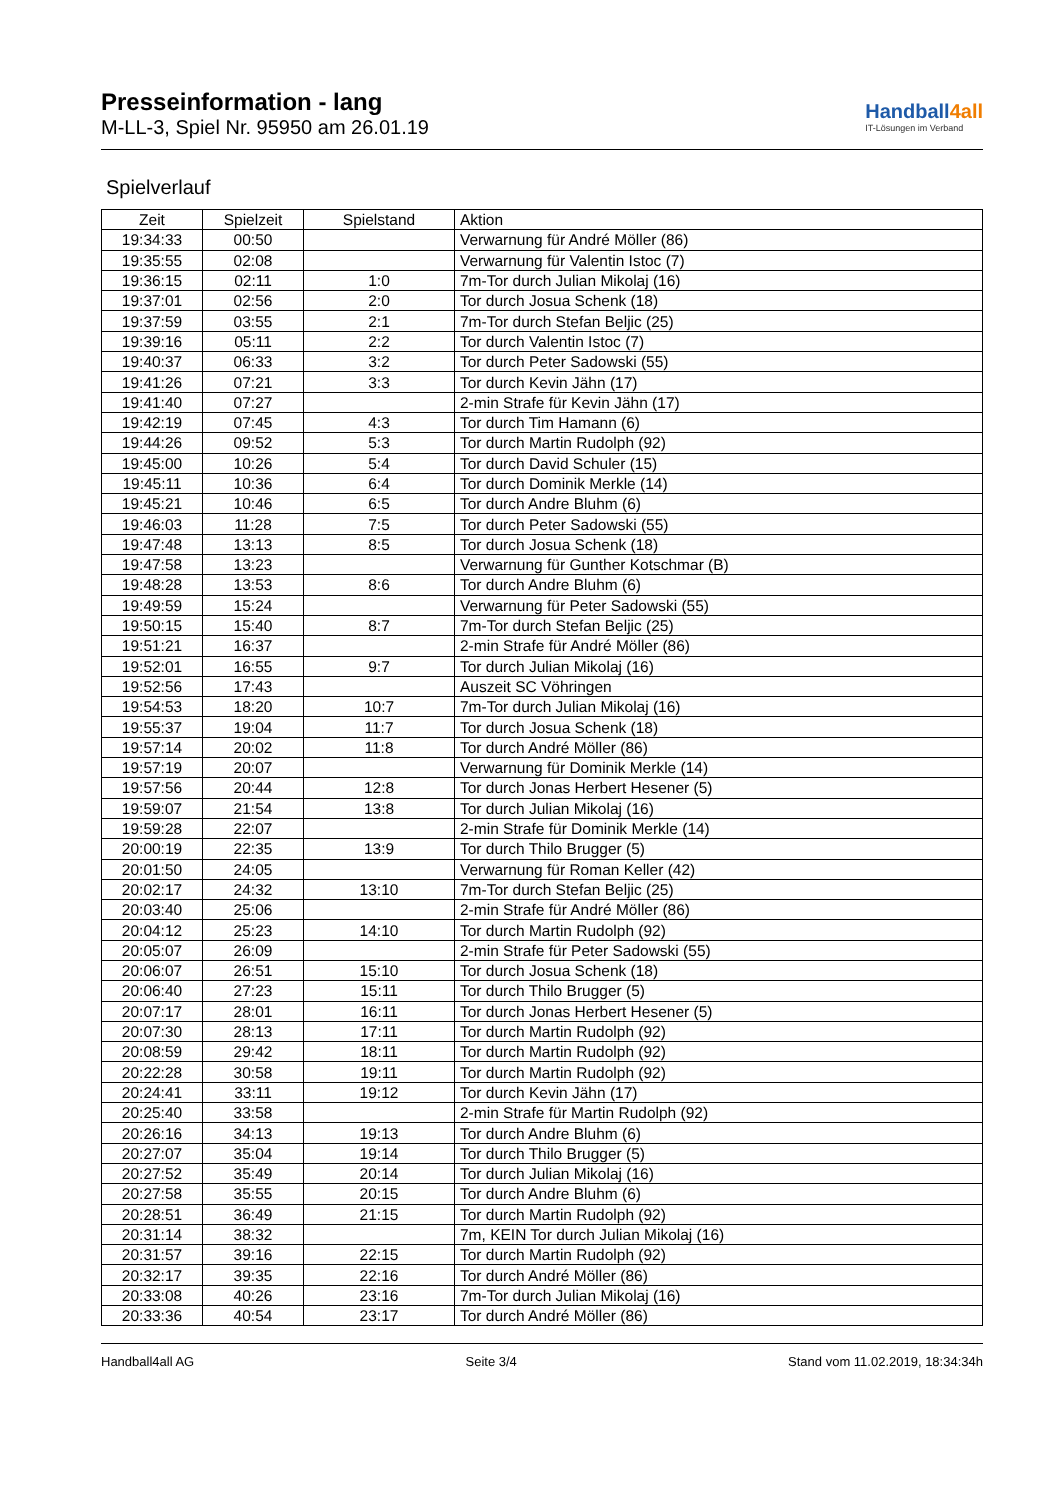Presseinformation - lang
M-LL-3, Spiel Nr. 95950 am 26.01.19
Handball4all
IT-Lösungen im Verband
Spielverlauf
| Zeit | Spielzeit | Spielstand | Aktion |
| --- | --- | --- | --- |
| 19:34:33 | 00:50 | | Verwarnung für André Möller (86) |
| 19:35:55 | 02:08 | | Verwarnung für Valentin Istoc (7) |
| 19:36:15 | 02:11 | 1:0 | 7m-Tor durch Julian Mikolaj (16) |
| 19:37:01 | 02:56 | 2:0 | Tor durch Josua Schenk (18) |
| 19:37:59 | 03:55 | 2:1 | 7m-Tor durch Stefan Beljic (25) |
| 19:39:16 | 05:11 | 2:2 | Tor durch Valentin Istoc (7) |
| 19:40:37 | 06:33 | 3:2 | Tor durch Peter Sadowski (55) |
| 19:41:26 | 07:21 | 3:3 | Tor durch Kevin Jähn (17) |
| 19:41:40 | 07:27 | | 2-min Strafe für Kevin Jähn (17) |
| 19:42:19 | 07:45 | 4:3 | Tor durch Tim Hamann (6) |
| 19:44:26 | 09:52 | 5:3 | Tor durch Martin Rudolph (92) |
| 19:45:00 | 10:26 | 5:4 | Tor durch David Schuler (15) |
| 19:45:11 | 10:36 | 6:4 | Tor durch Dominik Merkle (14) |
| 19:45:21 | 10:46 | 6:5 | Tor durch Andre Bluhm (6) |
| 19:46:03 | 11:28 | 7:5 | Tor durch Peter Sadowski (55) |
| 19:47:48 | 13:13 | 8:5 | Tor durch Josua Schenk (18) |
| 19:47:58 | 13:23 | | Verwarnung für Gunther Kotschmar (B) |
| 19:48:28 | 13:53 | 8:6 | Tor durch Andre Bluhm (6) |
| 19:49:59 | 15:24 | | Verwarnung für Peter Sadowski (55) |
| 19:50:15 | 15:40 | 8:7 | 7m-Tor durch Stefan Beljic (25) |
| 19:51:21 | 16:37 | | 2-min Strafe für André Möller (86) |
| 19:52:01 | 16:55 | 9:7 | Tor durch Julian Mikolaj (16) |
| 19:52:56 | 17:43 | | Auszeit SC Vöhringen |
| 19:54:53 | 18:20 | 10:7 | 7m-Tor durch Julian Mikolaj (16) |
| 19:55:37 | 19:04 | 11:7 | Tor durch Josua Schenk (18) |
| 19:57:14 | 20:02 | 11:8 | Tor durch André Möller (86) |
| 19:57:19 | 20:07 | | Verwarnung für Dominik Merkle (14) |
| 19:57:56 | 20:44 | 12:8 | Tor durch Jonas Herbert Hesener (5) |
| 19:59:07 | 21:54 | 13:8 | Tor durch Julian Mikolaj (16) |
| 19:59:28 | 22:07 | | 2-min Strafe für Dominik Merkle (14) |
| 20:00:19 | 22:35 | 13:9 | Tor durch Thilo Brugger (5) |
| 20:01:50 | 24:05 | | Verwarnung für Roman Keller (42) |
| 20:02:17 | 24:32 | 13:10 | 7m-Tor durch Stefan Beljic (25) |
| 20:03:40 | 25:06 | | 2-min Strafe für André Möller (86) |
| 20:04:12 | 25:23 | 14:10 | Tor durch Martin Rudolph (92) |
| 20:05:07 | 26:09 | | 2-min Strafe für Peter Sadowski (55) |
| 20:06:07 | 26:51 | 15:10 | Tor durch Josua Schenk (18) |
| 20:06:40 | 27:23 | 15:11 | Tor durch Thilo Brugger (5) |
| 20:07:17 | 28:01 | 16:11 | Tor durch Jonas Herbert Hesener (5) |
| 20:07:30 | 28:13 | 17:11 | Tor durch Martin Rudolph (92) |
| 20:08:59 | 29:42 | 18:11 | Tor durch Martin Rudolph (92) |
| 20:22:28 | 30:58 | 19:11 | Tor durch Martin Rudolph (92) |
| 20:24:41 | 33:11 | 19:12 | Tor durch Kevin Jähn (17) |
| 20:25:40 | 33:58 | | 2-min Strafe für Martin Rudolph (92) |
| 20:26:16 | 34:13 | 19:13 | Tor durch Andre Bluhm (6) |
| 20:27:07 | 35:04 | 19:14 | Tor durch Thilo Brugger (5) |
| 20:27:52 | 35:49 | 20:14 | Tor durch Julian Mikolaj (16) |
| 20:27:58 | 35:55 | 20:15 | Tor durch Andre Bluhm (6) |
| 20:28:51 | 36:49 | 21:15 | Tor durch Martin Rudolph (92) |
| 20:31:14 | 38:32 | | 7m, KEIN Tor durch Julian Mikolaj (16) |
| 20:31:57 | 39:16 | 22:15 | Tor durch Martin Rudolph (92) |
| 20:32:17 | 39:35 | 22:16 | Tor durch André Möller (86) |
| 20:33:08 | 40:26 | 23:16 | 7m-Tor durch Julian Mikolaj (16) |
| 20:33:36 | 40:54 | 23:17 | Tor durch André Möller (86) |
Handball4all AG Seite 3/4 Stand vom 11.02.2019, 18:34:34h